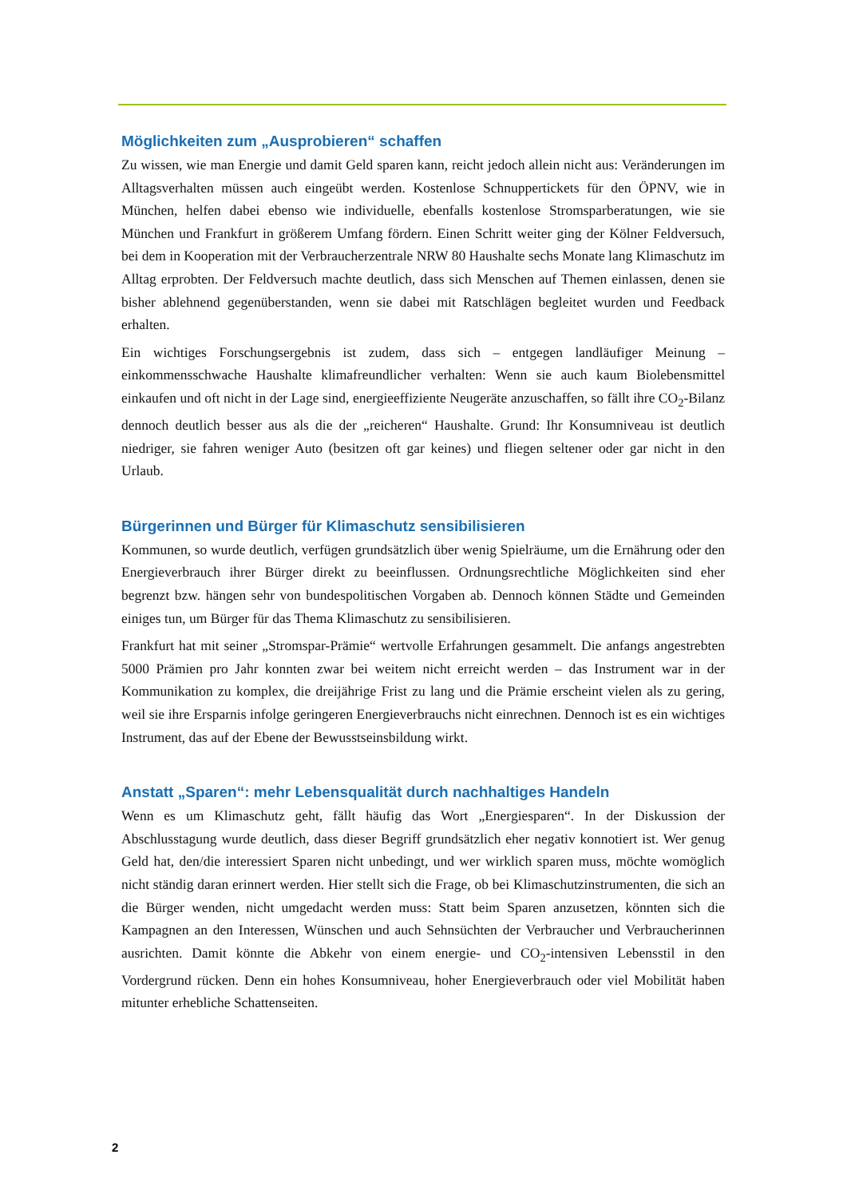Möglichkeiten zum „Ausprobieren“ schaffen
Zu wissen, wie man Energie und damit Geld sparen kann, reicht jedoch allein nicht aus: Veränderungen im Alltagsverhalten müssen auch eingeübt werden. Kostenlose Schnuppertickets für den ÖPNV, wie in München, helfen dabei ebenso wie individuelle, ebenfalls kostenlose Stromsparberatungen, wie sie München und Frankfurt in größerem Umfang fördern. Einen Schritt weiter ging der Kölner Feldversuch, bei dem in Kooperation mit der Verbraucherzentrale NRW 80 Haushalte sechs Monate lang Klimaschutz im Alltag erprobten. Der Feldversuch machte deutlich, dass sich Menschen auf Themen einlassen, denen sie bisher ablehnend gegenüberstanden, wenn sie dabei mit Ratschlägen begleitet wurden und Feedback erhalten.
Ein wichtiges Forschungsergebnis ist zudem, dass sich – entgegen landläufiger Meinung – einkommensschwache Haushalte klimafreundlicher verhalten: Wenn sie auch kaum Biolebensmittel einkaufen und oft nicht in der Lage sind, energieeffiziente Neugeräte anzuschaffen, so fällt ihre CO<sub>2</sub>-Bilanz dennoch deutlich besser aus als die der „reicheren“ Haushalte. Grund: Ihr Konsumniveau ist deutlich niedriger, sie fahren weniger Auto (besitzen oft gar keines) und fliegen seltener oder gar nicht in den Urlaub.
Bürgerinnen und Bürger für Klimaschutz sensibilisieren
Kommunen, so wurde deutlich, verfügen grundsätzlich über wenig Spielräume, um die Ernährung oder den Energieverbrauch ihrer Bürger direkt zu beeinflussen. Ordnungsrechtliche Möglichkeiten sind eher begrenzt bzw. hängen sehr von bundespolitischen Vorgaben ab. Dennoch können Städte und Gemeinden einiges tun, um Bürger für das Thema Klimaschutz zu sensibilisieren.
Frankfurt hat mit seiner „Stromspar-Prämie“ wertvolle Erfahrungen gesammelt. Die anfangs angestrebten 5000 Prämien pro Jahr konnten zwar bei weitem nicht erreicht werden – das Instrument war in der Kommunikation zu komplex, die dreijährige Frist zu lang und die Prämie erscheint vielen als zu gering, weil sie ihre Ersparnis infolge geringeren Energieverbrauchs nicht einrechnen. Dennoch ist es ein wichtiges Instrument, das auf der Ebene der Bewusstseinsbildung wirkt.
Anstatt „Sparen“: mehr Lebensqualität durch nachhaltiges Handeln
Wenn es um Klimaschutz geht, fällt häufig das Wort „Energiesparen“. In der Diskussion der Abschlusstagung wurde deutlich, dass dieser Begriff grundsätzlich eher negativ konnotiert ist. Wer genug Geld hat, den/die interessiert Sparen nicht unbedingt, und wer wirklich sparen muss, möchte womöglich nicht ständig daran erinnert werden. Hier stellt sich die Frage, ob bei Klimaschutzinstrumenten, die sich an die Bürger wenden, nicht umgedacht werden muss: Statt beim Sparen anzusetzen, könnten sich die Kampagnen an den Interessen, Wünschen und auch Sehnsüchten der Verbraucher und Verbraucherinnen ausrichten. Damit könnte die Abkehr von einem energie- und CO<sub>2</sub>-intensiven Lebensstil in den Vordergrund rücken. Denn ein hohes Konsumniveau, hoher Energieverbrauch oder viel Mobilität haben mitunter erhebliche Schattenseiten.
2